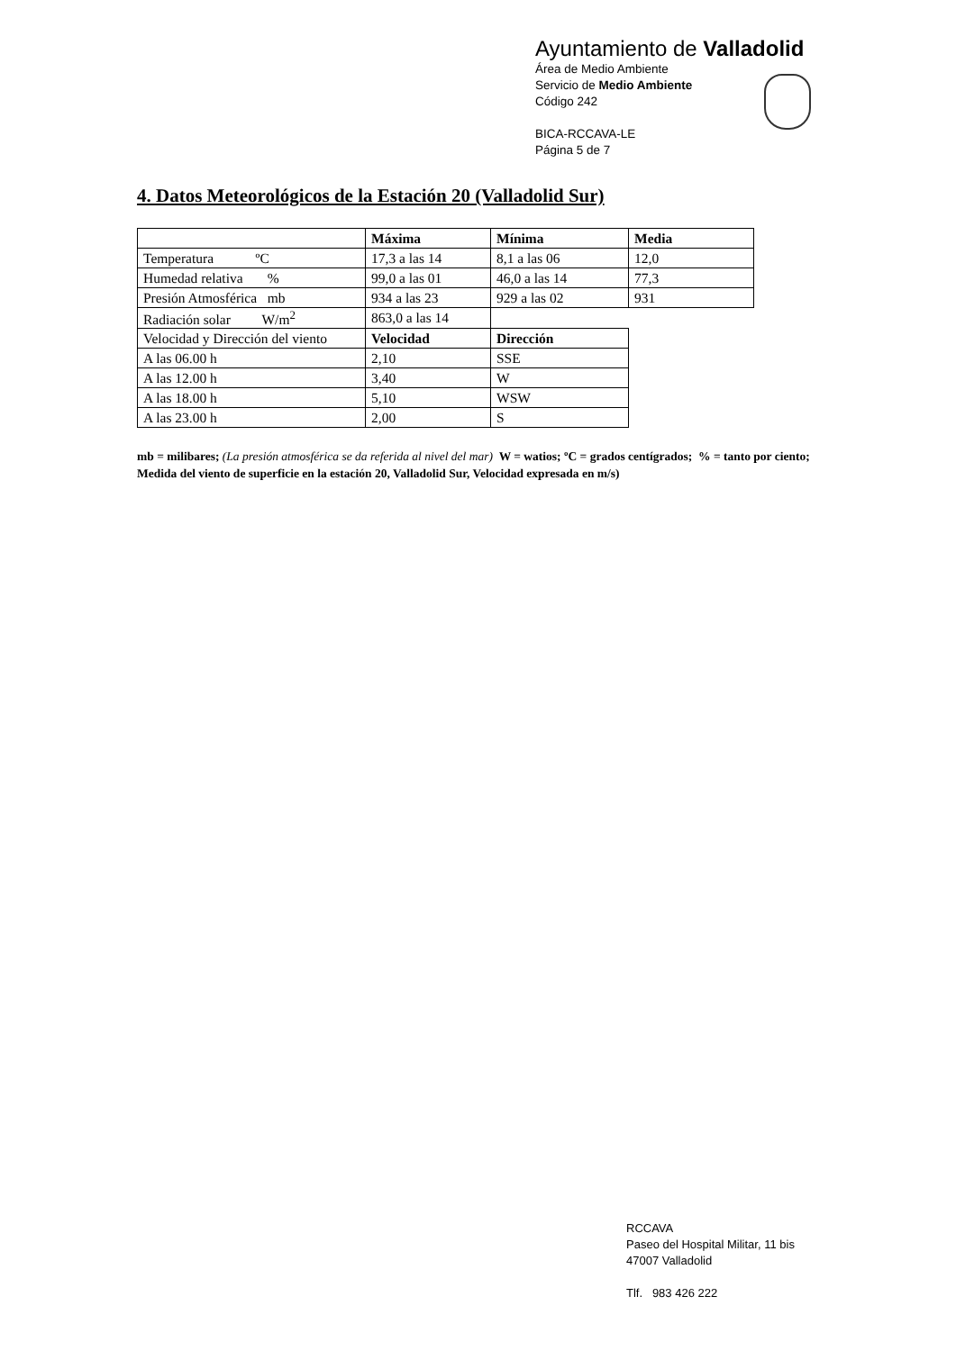Ayuntamiento de Valladolid
Área de Medio Ambiente
Servicio de Medio Ambiente
Código 242
BICA-RCCAVA-LE
Página 5 de 7
4. Datos Meteorológicos de la Estación 20 (Valladolid Sur)
| | Máxima | Mínima | Media |
| Temperatura ºC | 17,3 a las 14 | 8,1 a las 06 | 12,0 |
| Humedad relativa % | 99,0 a las 01 | 46,0 a las 14 | 77,3 |
| Presión Atmosférica mb | 934 a las 23 | 929 a las 02 | 931 |
| Radiación solar W/m<sup>2</sup> | 863,0 a las 14 | | |
| Velocidad y Dirección del viento | Velocidad | Dirección | |
| A las 06.00 h | 2,10 | SSE | |
| A las 12.00 h | 3,40 | W | |
| A las 18.00 h | 5,10 | WSW | |
| A las 23.00 h | 2,00 | S | |
mb = milibares; (La presión atmosférica se da referida al nivel del mar) W = watios; ºC = grados centígrados; % = tanto por ciento; Medida del viento de superficie en la estación 20, Valladolid Sur, Velocidad expresada en m/s)
RCCAVA
Paseo del Hospital Militar, 11 bis
47007 Valladolid
Tlf. 983 426 222